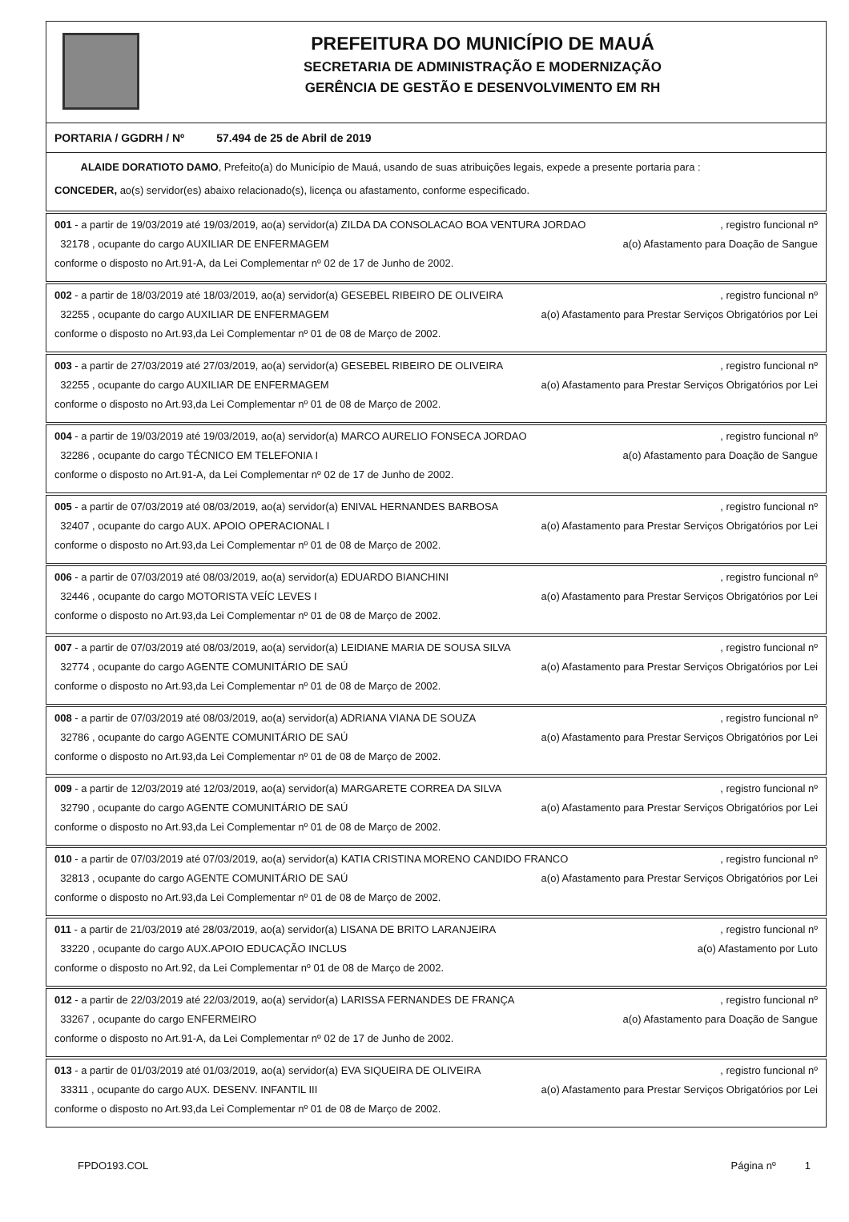PREFEITURA DO MUNICÍPIO DE MAUÁ
SECRETARIA DE ADMINISTRAÇÃO E MODERNIZAÇÃO
GERÊNCIA DE GESTÃO E DESENVOLVIMENTO EM RH
PORTARIA / GGDRH / Nº 57.494 de 25 de Abril de 2019
ALAIDE DORATIOTO DAMO, Prefeito(a) do Município de Mauá, usando de suas atribuições legais, expede a presente portaria para :
CONCEDER, ao(s) servidor(es) abaixo relacionado(s), licença ou afastamento, conforme especificado.
001 - a partir de 19/03/2019 até 19/03/2019, ao(a) servidor(a) ZILDA DA CONSOLACAO BOA VENTURA JORDAO, registro funcional nº
32178 , ocupante do cargo AUXILIAR DE ENFERMAGEM a(o) Afastamento para Doação de Sangue
conforme o disposto no Art.91-A, da Lei Complementar nº 02 de 17 de Junho de 2002.
002 - a partir de 18/03/2019 até 18/03/2019, ao(a) servidor(a) GESEBEL RIBEIRO DE OLIVEIRA, registro funcional nº
32255 , ocupante do cargo AUXILIAR DE ENFERMAGEM a(o) Afastamento para Prestar Serviços Obrigatórios por Lei
conforme o disposto no Art.93,da Lei Complementar nº 01 de 08 de Março de 2002.
003 - a partir de 27/03/2019 até 27/03/2019, ao(a) servidor(a) GESEBEL RIBEIRO DE OLIVEIRA, registro funcional nº
32255 , ocupante do cargo AUXILIAR DE ENFERMAGEM a(o) Afastamento para Prestar Serviços Obrigatórios por Lei
conforme o disposto no Art.93,da Lei Complementar nº 01 de 08 de Março de 2002.
004 - a partir de 19/03/2019 até 19/03/2019, ao(a) servidor(a) MARCO AURELIO FONSECA JORDAO, registro funcional nº
32286 , ocupante do cargo TÉCNICO EM TELEFONIA I a(o) Afastamento para Doação de Sangue
conforme o disposto no Art.91-A, da Lei Complementar nº 02 de 17 de Junho de 2002.
005 - a partir de 07/03/2019 até 08/03/2019, ao(a) servidor(a) ENIVAL HERNANDES BARBOSA, registro funcional nº
32407 , ocupante do cargo AUX. APOIO OPERACIONAL I a(o) Afastamento para Prestar Serviços Obrigatórios por Lei
conforme o disposto no Art.93,da Lei Complementar nº 01 de 08 de Março de 2002.
006 - a partir de 07/03/2019 até 08/03/2019, ao(a) servidor(a) EDUARDO BIANCHINI, registro funcional nº
32446 , ocupante do cargo MOTORISTA VEÍC LEVES I a(o) Afastamento para Prestar Serviços Obrigatórios por Lei
conforme o disposto no Art.93,da Lei Complementar nº 01 de 08 de Março de 2002.
007 - a partir de 07/03/2019 até 08/03/2019, ao(a) servidor(a) LEIDIANE MARIA DE SOUSA SILVA, registro funcional nº
32774 , ocupante do cargo AGENTE COMUNITÁRIO DE SAÚ a(o) Afastamento para Prestar Serviços Obrigatórios por Lei
conforme o disposto no Art.93,da Lei Complementar nº 01 de 08 de Março de 2002.
008 - a partir de 07/03/2019 até 08/03/2019, ao(a) servidor(a) ADRIANA VIANA DE SOUZA, registro funcional nº
32786 , ocupante do cargo AGENTE COMUNITÁRIO DE SAÚ a(o) Afastamento para Prestar Serviços Obrigatórios por Lei
conforme o disposto no Art.93,da Lei Complementar nº 01 de 08 de Março de 2002.
009 - a partir de 12/03/2019 até 12/03/2019, ao(a) servidor(a) MARGARETE CORREA DA SILVA, registro funcional nº
32790 , ocupante do cargo AGENTE COMUNITÁRIO DE SAÚ a(o) Afastamento para Prestar Serviços Obrigatórios por Lei
conforme o disposto no Art.93,da Lei Complementar nº 01 de 08 de Março de 2002.
010 - a partir de 07/03/2019 até 07/03/2019, ao(a) servidor(a) KATIA CRISTINA MORENO CANDIDO FRANCO, registro funcional nº
32813 , ocupante do cargo AGENTE COMUNITÁRIO DE SAÚ a(o) Afastamento para Prestar Serviços Obrigatórios por Lei
conforme o disposto no Art.93,da Lei Complementar nº 01 de 08 de Março de 2002.
011 - a partir de 21/03/2019 até 28/03/2019, ao(a) servidor(a) LISANA DE BRITO LARANJEIRA, registro funcional nº
33220 , ocupante do cargo AUX.APOIO EDUCAÇÃO INCLUS a(o) Afastamento por Luto
conforme o disposto no Art.92, da Lei Complementar nº 01 de 08 de Março de 2002.
012 - a partir de 22/03/2019 até 22/03/2019, ao(a) servidor(a) LARISSA FERNANDES DE FRANÇA, registro funcional nº
33267 , ocupante do cargo ENFERMEIRO a(o) Afastamento para Doação de Sangue
conforme o disposto no Art.91-A, da Lei Complementar nº 02 de 17 de Junho de 2002.
013 - a partir de 01/03/2019 até 01/03/2019, ao(a) servidor(a) EVA SIQUEIRA DE OLIVEIRA, registro funcional nº
33311 , ocupante do cargo AUX. DESENV. INFANTIL III a(o) Afastamento para Prestar Serviços Obrigatórios por Lei
conforme o disposto no Art.93,da Lei Complementar nº 01 de 08 de Março de 2002.
FPDO193.COL Página nº 1